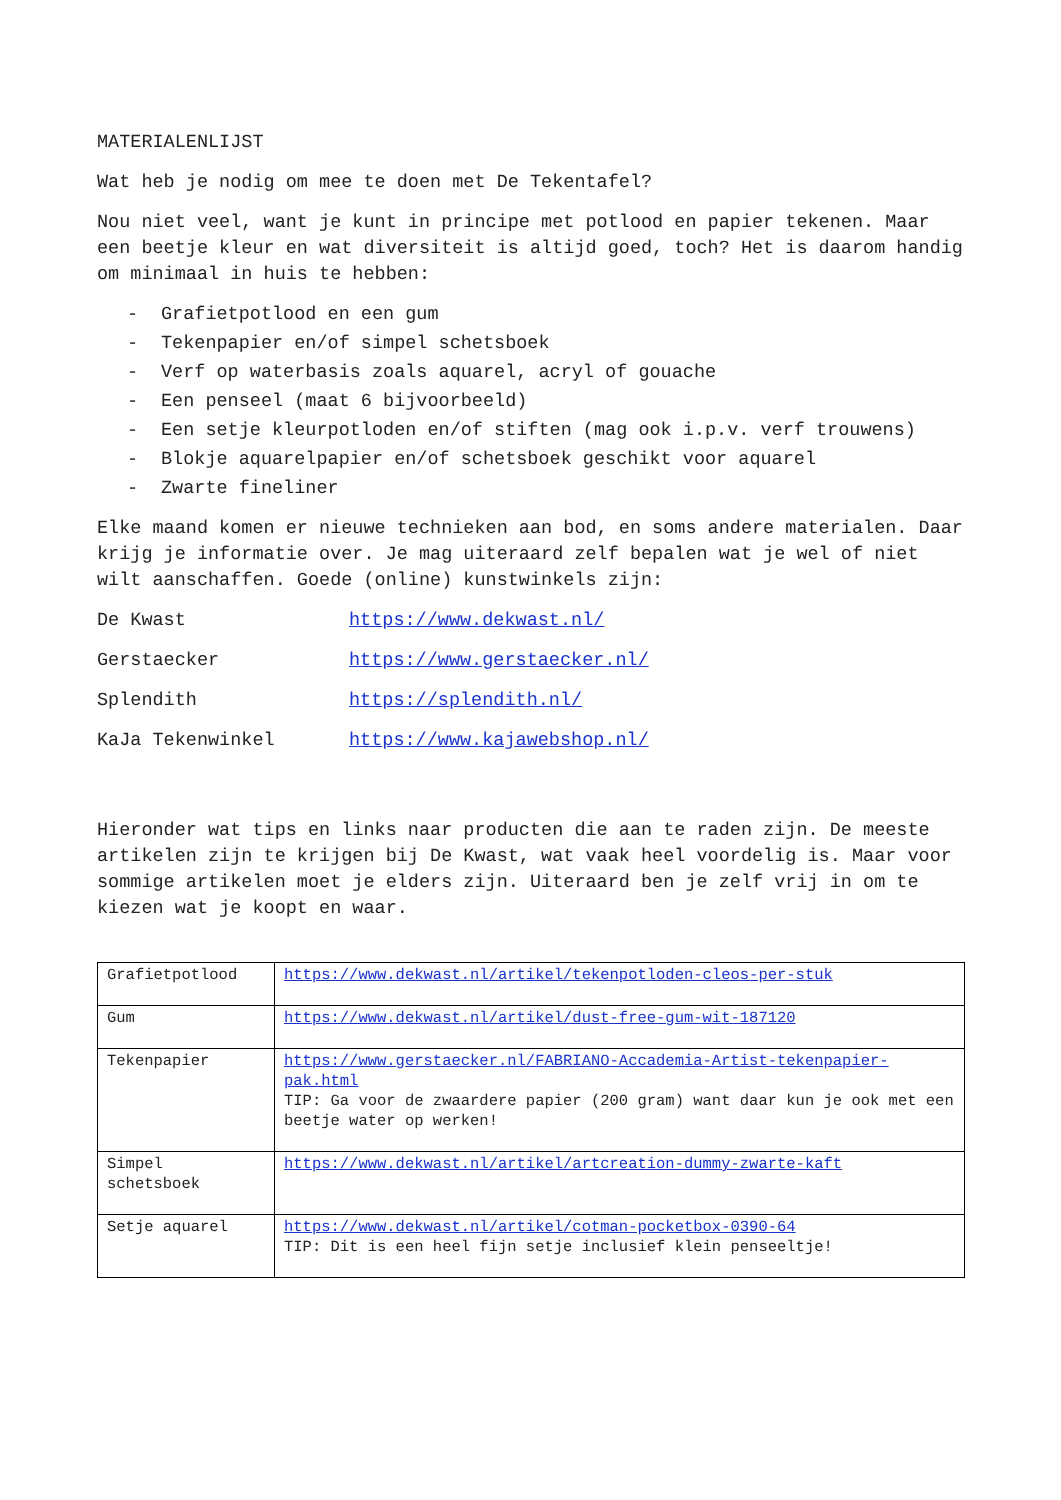MATERIALENLIJST
Wat heb je nodig om mee te doen met De Tekentafel?
Nou niet veel, want je kunt in principe met potlood en papier tekenen. Maar een beetje kleur en wat diversiteit is altijd goed, toch? Het is daarom handig om minimaal in huis te hebben:
- Grafietpotlood en een gum
- Tekenpapier en/of simpel schetsboek
- Verf op waterbasis zoals aquarel, acryl of gouache
- Een penseel (maat 6 bijvoorbeeld)
- Een setje kleurpotloden en/of stiften (mag ook i.p.v. verf trouwens)
- Blokje aquarelpapier en/of schetsboek geschikt voor aquarel
- Zwarte fineliner
Elke maand komen er nieuwe technieken aan bod, en soms andere materialen. Daar krijg je informatie over. Je mag uiteraard zelf bepalen wat je wel of niet wilt aanschaffen. Goede (online) kunstwinkels zijn:
| De Kwast | https://www.dekwast.nl/ |
| Gerstaecker | https://www.gerstaecker.nl/ |
| Splendith | https://splendith.nl/ |
| KaJa Tekenwinkel | https://www.kajawebshop.nl/ |
Hieronder wat tips en links naar producten die aan te raden zijn. De meeste artikelen zijn te krijgen bij De Kwast, wat vaak heel voordelig is. Maar voor sommige artikelen moet je elders zijn. Uiteraard ben je zelf vrij in om te kiezen wat je koopt en waar.
| Grafietpotlood | https://www.dekwast.nl/artikel/tekenpotloden-cleos-per-stuk |
| Gum | https://www.dekwast.nl/artikel/dust-free-gum-wit-187120 |
| Tekenpapier | https://www.gerstaecker.nl/FABRIANO-Accademia-Artist-tekenpapier-pak.html TIP: Ga voor de zwaardere papier (200 gram) want daar kun je ook met een beetje water op werken! |
| Simpel schetsboek | https://www.dekwast.nl/artikel/artcreation-dummy-zwarte-kaft |
| Setje aquarel | https://www.dekwast.nl/artikel/cotman-pocketbox-0390-64 TIP: Dit is een heel fijn setje inclusief klein penseeltje! |